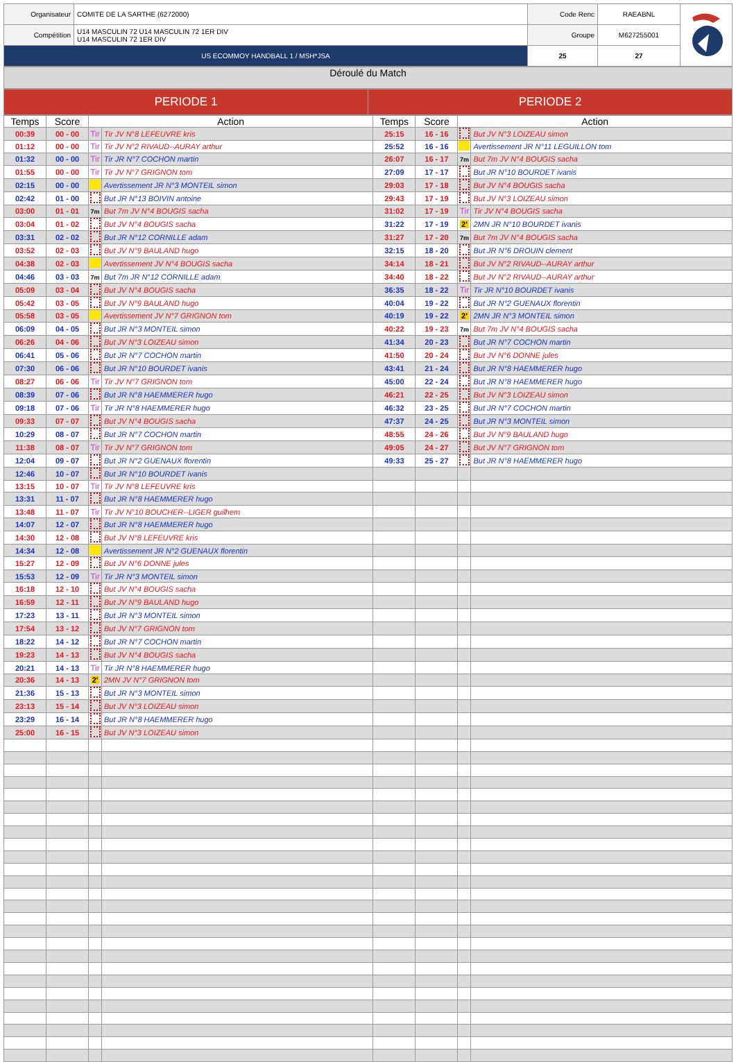| Organisateur | COMITE DE LA SARTHE (6272000) | Code Renc | RAEABNL | |
| Compétition | U14 MASCULIN 72 U14 MASCULIN 72 1ER DIV U14 MASCULIN 72 1ER DIV | Groupe | M627255001 | |
| US ECOMMOY HANDBALL 1 / MSH*JSA | | 25 | 27 | |
Déroulé du Match
| PERIODE 1 | PERIODE 2 |
| Temps | Score | Action | | Temps | Score | Action | |
| --- | --- | --- | --- | --- | --- | --- | --- |
| 00:39 | 00 - 00 | Tir | Tir JV N°8 LEFEUVRE kris | 25:15 | 16 - 16 | | But JV N°3 LOIZEAU simon |
| 01:12 | 00 - 00 | Tir | Tir JV N°2 RIVAUD--AURAY arthur | 25:52 | 16 - 16 | | Avertissement JR N°11 LEGUILLON tom |
| 01:32 | 00 - 00 | Tir | Tir JR N°7 COCHON martin | 26:07 | 16 - 17 | 7m | But 7m JV N°4 BOUGIS sacha |
| 01:55 | 00 - 00 | Tir | Tir JV N°7 GRIGNON tom | 27:09 | 17 - 17 | | But JR N°10 BOURDET ivanis |
| 02:15 | 00 - 00 | | Avertissement JR N°3 MONTEIL simon | 29:03 | 17 - 18 | | But JV N°4 BOUGIS sacha |
| 02:42 | 01 - 00 | | But JR N°13 BOIVIN antoine | 29:43 | 17 - 19 | | But JV N°3 LOIZEAU simon |
| 03:00 | 01 - 01 | 7m | But 7m JV N°4 BOUGIS sacha | 31:02 | 17 - 19 | Tir | Tir JV N°4 BOUGIS sacha |
| 03:04 | 01 - 02 | | But JV N°4 BOUGIS sacha | 31:22 | 17 - 19 | 2' | 2MN JR N°10 BOURDET ivanis |
| 03:31 | 02 - 02 | | But JR N°12 CORNILLE adam | 31:27 | 17 - 20 | 7m | But 7m JV N°4 BOUGIS sacha |
| 03:52 | 02 - 03 | | But JV N°9 BAULAND hugo | 32:15 | 18 - 20 | | But JR N°6 DROUIN clement |
| 04:38 | 02 - 03 | | Avertissement JV N°4 BOUGIS sacha | 34:14 | 18 - 21 | | But JV N°2 RIVAUD--AURAY arthur |
| 04:46 | 03 - 03 | 7m | But 7m JR N°12 CORNILLE adam | 34:40 | 18 - 22 | | But JV N°2 RIVAUD--AURAY arthur |
| 05:09 | 03 - 04 | | But JV N°4 BOUGIS sacha | 36:35 | 18 - 22 | Tir | Tir JR N°10 BOURDET ivanis |
| 05:42 | 03 - 05 | | But JV N°9 BAULAND hugo | 40:04 | 19 - 22 | | But JR N°2 GUENAUX florentin |
| 05:58 | 03 - 05 | | Avertissement JV N°7 GRIGNON tom | 40:19 | 19 - 22 | 2' | 2MN JR N°3 MONTEIL simon |
| 06:09 | 04 - 05 | | But JR N°3 MONTEIL simon | 40:22 | 19 - 23 | 7m | But 7m JV N°4 BOUGIS sacha |
| 06:26 | 04 - 06 | | But JV N°3 LOIZEAU simon | 41:34 | 20 - 23 | | But JR N°7 COCHON martin |
| 06:41 | 05 - 06 | | But JR N°7 COCHON martin | 41:50 | 20 - 24 | | But JV N°6 DONNE jules |
| 07:30 | 06 - 06 | | But JR N°10 BOURDET ivanis | 43:41 | 21 - 24 | | But JR N°8 HAEMMERER hugo |
| 08:27 | 06 - 06 | Tir | Tir JV N°7 GRIGNON tom | 45:00 | 22 - 24 | | But JR N°8 HAEMMERER hugo |
| 08:39 | 07 - 06 | | But JR N°8 HAEMMERER hugo | 46:21 | 22 - 25 | | But JV N°3 LOIZEAU simon |
| 09:18 | 07 - 06 | Tir | Tir JR N°8 HAEMMERER hugo | 46:32 | 23 - 25 | | But JR N°7 COCHON martin |
| 09:33 | 07 - 07 | | But JV N°4 BOUGIS sacha | 47:37 | 24 - 25 | | But JR N°3 MONTEIL simon |
| 10:29 | 08 - 07 | | But JR N°7 COCHON martin | 48:55 | 24 - 26 | | But JV N°9 BAULAND hugo |
| 11:38 | 08 - 07 | Tir | Tir JV N°7 GRIGNON tom | 49:05 | 24 - 27 | | But JV N°7 GRIGNON tom |
| 12:04 | 09 - 07 | | But JR N°2 GUENAUX florentin | 49:33 | 25 - 27 | | But JR N°8 HAEMMERER hugo |
| 12:46 | 10 - 07 | | But JR N°10 BOURDET ivanis | | | | |
| 13:15 | 10 - 07 | Tir | Tir JV N°8 LEFEUVRE kris | | | | |
| 13:31 | 11 - 07 | | But JR N°8 HAEMMERER hugo | | | | |
| 13:48 | 11 - 07 | Tir | Tir JV N°10 BOUCHER--LIGER guilhem | | | | |
| 14:07 | 12 - 07 | | But JR N°8 HAEMMERER hugo | | | | |
| 14:30 | 12 - 08 | | But JV N°8 LEFEUVRE kris | | | | |
| 14:34 | 12 - 08 | | Avertissement JR N°2 GUENAUX florentin | | | | |
| 15:27 | 12 - 09 | | But JV N°6 DONNE jules | | | | |
| 15:53 | 12 - 09 | Tir | Tir JR N°3 MONTEIL simon | | | | |
| 16:18 | 12 - 10 | | But JV N°4 BOUGIS sacha | | | | |
| 16:59 | 12 - 11 | | But JV N°9 BAULAND hugo | | | | |
| 17:23 | 13 - 11 | | But JR N°3 MONTEIL simon | | | | |
| 17:54 | 13 - 12 | | But JV N°7 GRIGNON tom | | | | |
| 18:22 | 14 - 12 | | But JR N°7 COCHON martin | | | | |
| 19:23 | 14 - 13 | | But JV N°4 BOUGIS sacha | | | | |
| 20:21 | 14 - 13 | Tir | Tir JR N°8 HAEMMERER hugo | | | | |
| 20:36 | 14 - 13 | 2' | 2MN JV N°7 GRIGNON tom | | | | |
| 21:36 | 15 - 13 | | But JR N°3 MONTEIL simon | | | | |
| 23:13 | 15 - 14 | | But JV N°3 LOIZEAU simon | | | | |
| 23:29 | 16 - 14 | | But JR N°8 HAEMMERER hugo | | | | |
| 25:00 | 16 - 15 | | But JV N°3 LOIZEAU simon | | | | |